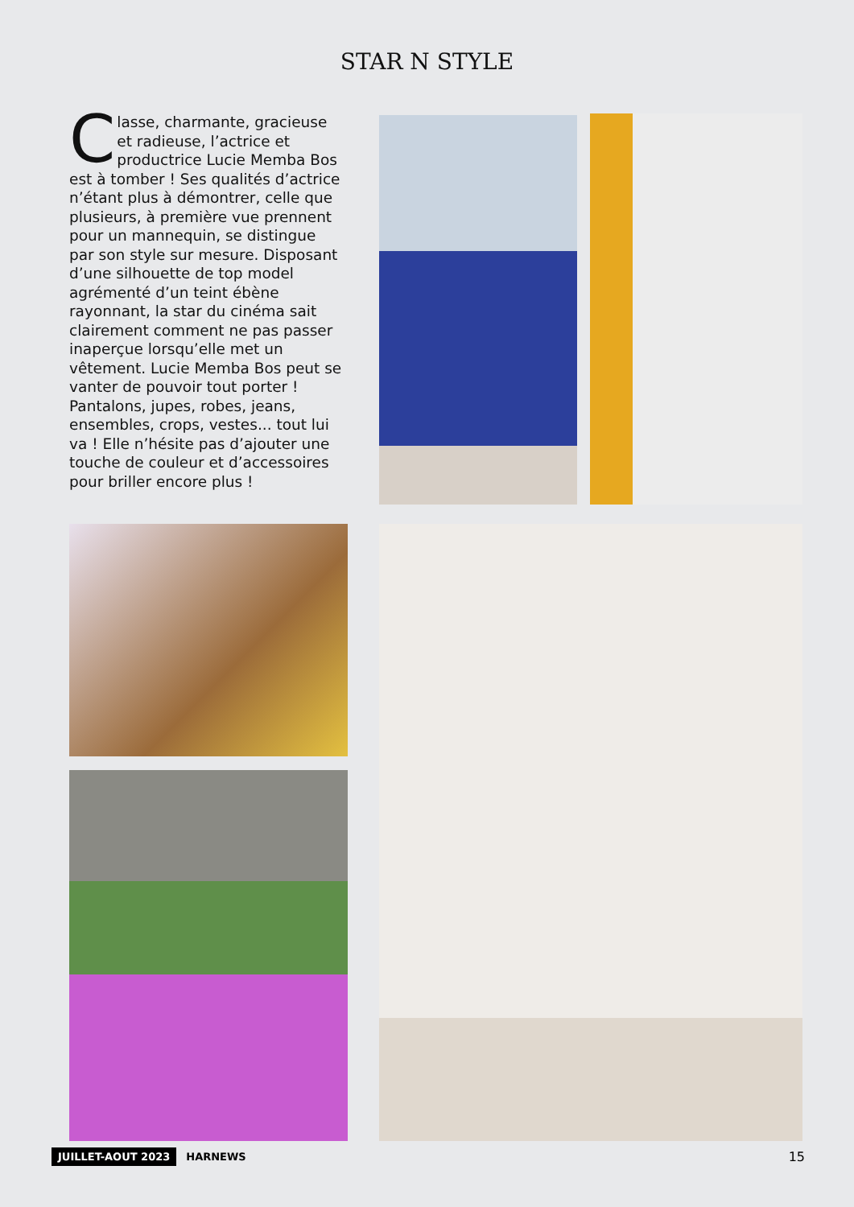STAR N STYLE
Classe, charmante, gracieuse et radieuse, l’actrice et productrice Lucie Memba Bos est à tomber ! Ses qualités d’actrice n’étant plus à démontrer, celle que plusieurs, à première vue prennent pour un mannequin, se distingue par son style sur mesure. Disposant d’une silhouette de top model agrémenté d’un teint ébène rayonnant, la star du cinéma sait clairement comment ne pas passer inaperçue lorsqu’elle met un vêtement. Lucie Memba Bos peut se vanter de pouvoir tout porter ! Pantalons, jupes, robes, jeans, ensembles, crops, vestes... tout lui va ! Elle n’hésite pas d’ajouter une touche de couleur et d’accessoires pour briller encore plus !
JUILLET-AOUT 2023 HARNEWS 15